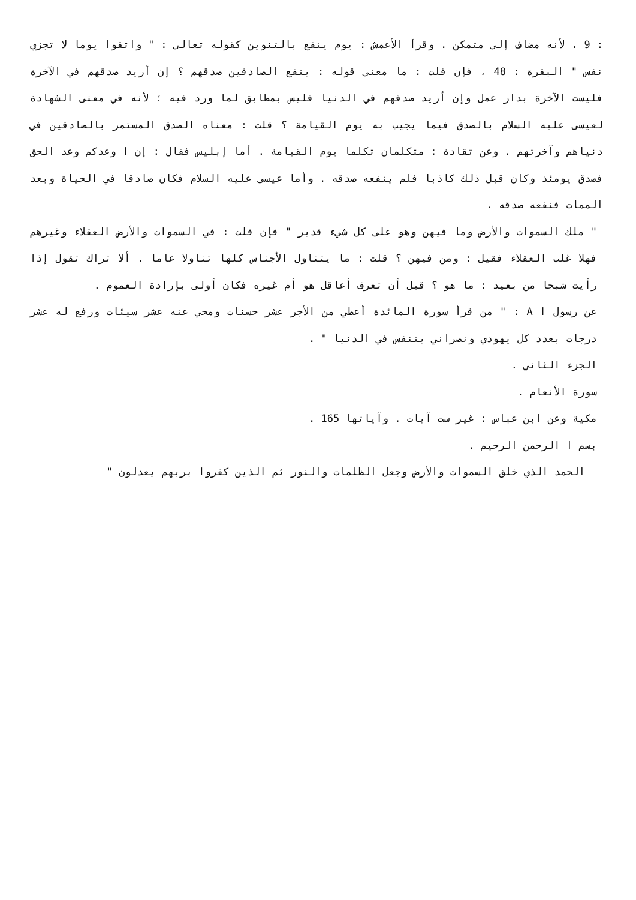: 9 ، لأنه مضاف إلى متمكن . وقرأ الأعمش : يوم ينفع بالتنوين كقوله تعالى : " واتقوا يوما لا تجزي نفس " البقرة : 48 ، فإن قلت : ما معنى قوله : ينفع الصادقين صدقهم ؟ إن أريد صدقهم في الآخرة فليست الآخرة بدار عمل وإن أريد صدقهم في الدنيا فليس بمطابق لما ورد فيه ؛ لأنه في معنى الشهادة لعيسى عليه السلام بالصدق فيما يجيب به يوم القيامة ؟ قلت : معناه الصدق المستمر بالصادقين في دنياهم وآخرتهم . وعن تقادة : متكلمان تكلما يوم القيامة . أما إبليس فقال : إن ا وعدكم وعد الحق فصدق يومئذ وكان قبل ذلك كاذبا فلم ينفعه صدقه . وأما عيسى عليه السلام فكان صادقا في الحياة وبعد الممات فنفعه صدقه .
" ملك السموات والأرض وما فيهن وهو على كل شيء قدير " فإن قلت : في السموات والأرض العقلاء وغيرهم فهلا غلب العقلاء فقيل : ومن فيهن ؟ قلت : ما يتناول الأجناس كلها تناولا عاما . ألا تراك تقول إذا رأيت شبحا من بعيد : ما هو ؟ قبل أن تعرف أعاقل هو أم غيره فكان أولى بإرادة العموم .
عن رسول ا A : " من قرأ سورة المائدة أعطي من الأجر عشر حسنات ومحي عنه عشر سيئات ورفع له عشر درجات بعدد كل يهودي ونصراني يتنفس في الدنيا " .
الجزء الثاني .
سورة الأنعام .
مكية وعن ابن عباس : غير ست آيات . وآياتها 165 .
بسم ا الرحمن الرحيم .
الحمد الذي خلق السموات والأرض وجعل الظلمات والنور ثم الذين كفروا بربهم يعدلون "